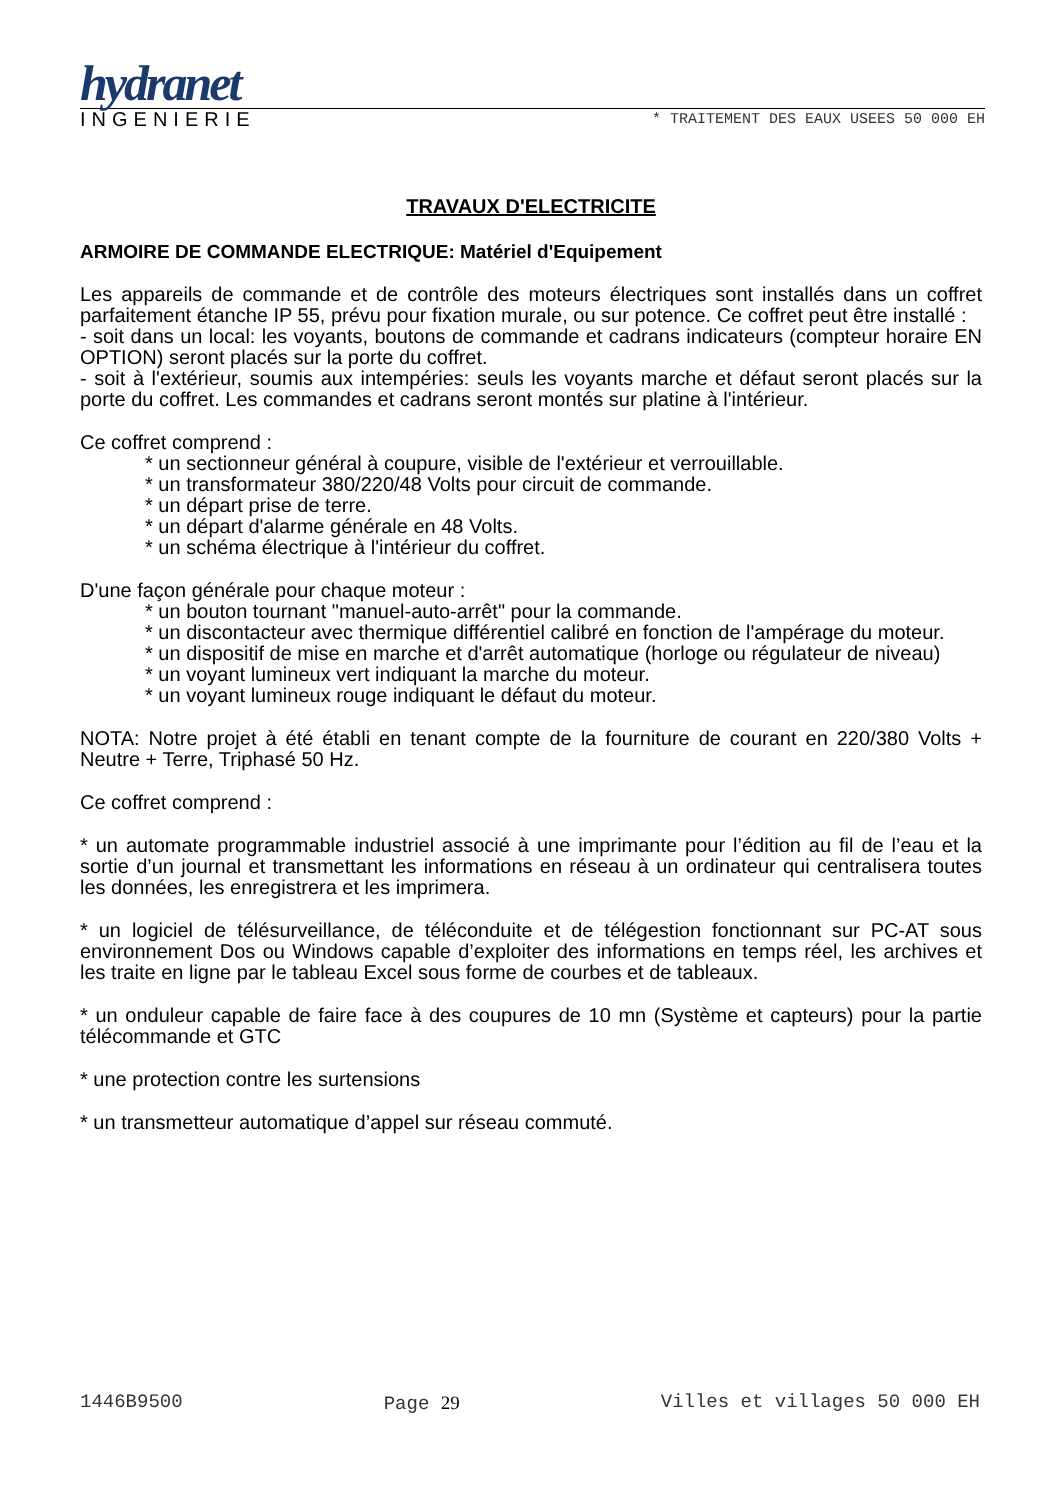hydranet
INGENIERIE * TRAITEMENT DES EAUX USEES 50 000 EH
TRAVAUX D'ELECTRICITE
ARMOIRE DE COMMANDE ELECTRIQUE: Matériel d'Equipement
Les appareils de commande et de contrôle des moteurs électriques sont installés dans un coffret parfaitement étanche IP 55, prévu pour fixation murale, ou sur potence. Ce coffret peut être installé :
- soit dans un local: les voyants, boutons de commande et cadrans indicateurs (compteur horaire EN OPTION) seront placés sur la porte du coffret.
- soit à l'extérieur, soumis aux intempéries: seuls les voyants marche et défaut seront placés sur la porte du coffret. Les commandes et cadrans seront montés sur platine à l'intérieur.
Ce coffret comprend :
* un sectionneur général à coupure, visible de l'extérieur et verrouillable.
* un transformateur 380/220/48 Volts pour circuit de commande.
* un départ prise de terre.
* un départ d'alarme générale en 48 Volts.
* un schéma électrique à l'intérieur du coffret.
D'une façon générale pour chaque moteur :
* un bouton tournant "manuel-auto-arrêt" pour la commande.
* un discontacteur avec thermique différentiel calibré en fonction de l'ampérage du moteur.
* un dispositif de mise en marche et d'arrêt automatique (horloge ou régulateur de niveau)
* un voyant lumineux vert indiquant la marche du moteur.
* un voyant lumineux rouge indiquant le défaut du moteur.
NOTA: Notre projet à été établi en tenant compte de la fourniture de courant en 220/380 Volts + Neutre + Terre, Triphasé 50 Hz.
Ce coffret comprend :
* un automate programmable industriel associé à une imprimante pour l’édition au fil de l’eau et la sortie d’un journal et transmettant les informations en réseau à un ordinateur qui centralisera toutes les données, les enregistrera et les imprimera.
* un logiciel de télésurveillance, de téléconduite et de télégestion fonctionnant sur PC-AT sous environnement Dos ou Windows capable d’exploiter des informations en temps réel, les archives et les traite en ligne par le tableau Excel sous forme de courbes et de tableaux.
* un onduleur capable de faire face à des coupures de 10 mn (Système et capteurs) pour la partie télécommande et GTC
* une protection contre les surtensions
* un transmetteur automatique d’appel sur réseau commuté.
1446B9500 Page 29 Villes et villages 50 000 EH